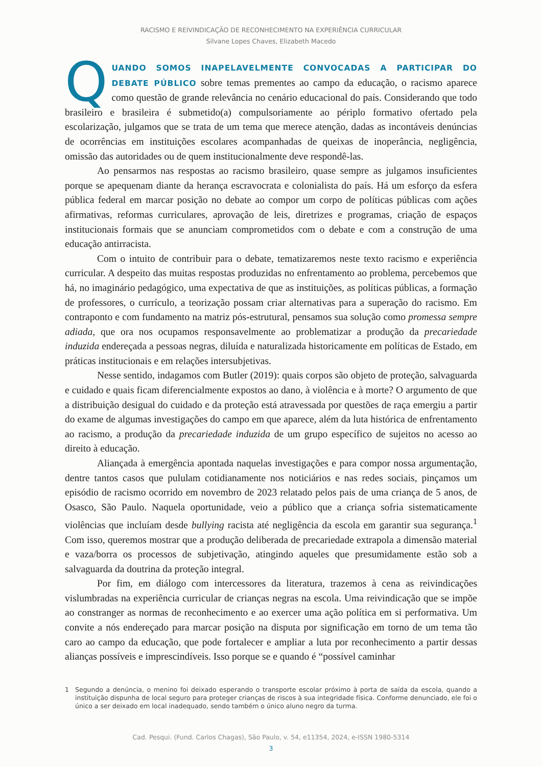RACISMO E REIVINDICAÇÃO DE RECONHECIMENTO NA EXPERIÊNCIA CURRICULAR
Silvane Lopes Chaves, Elizabeth Macedo
QUANDO SOMOS INAPELAVELMENTE CONVOCADAS A PARTICIPAR DO DEBATE PÚBLICO sobre temas prementes ao campo da educação, o racismo aparece como questão de grande relevância no cenário educacional do país. Considerando que todo brasileiro e brasileira é submetido(a) compulsoriamente ao périplo formativo ofertado pela escolarização, julgamos que se trata de um tema que merece atenção, dadas as incontáveis denúncias de ocorrências em instituições escolares acompanhadas de queixas de inoperância, negligência, omissão das autoridades ou de quem institucionalmente deve respondê-las.
Ao pensarmos nas respostas ao racismo brasileiro, quase sempre as julgamos insuficientes porque se apequenam diante da herança escravocrata e colonialista do país. Há um esforço da esfera pública federal em marcar posição no debate ao compor um corpo de políticas públicas com ações afirmativas, reformas curriculares, aprovação de leis, diretrizes e programas, criação de espaços institucionais formais que se anunciam comprometidos com o debate e com a construção de uma educação antirracista.
Com o intuito de contribuir para o debate, tematizaremos neste texto racismo e experiência curricular. A despeito das muitas respostas produzidas no enfrentamento ao problema, percebemos que há, no imaginário pedagógico, uma expectativa de que as instituições, as políticas públicas, a formação de professores, o currículo, a teorização possam criar alternativas para a superação do racismo. Em contraponto e com fundamento na matriz pós-estrutural, pensamos sua solução como promessa sempre adiada, que ora nos ocupamos responsavelmente ao problematizar a produção da precariedade induzida endereçada a pessoas negras, diluída e naturalizada historicamente em políticas de Estado, em práticas institucionais e em relações intersubjetivas.
Nesse sentido, indagamos com Butler (2019): quais corpos são objeto de proteção, salvaguarda e cuidado e quais ficam diferencialmente expostos ao dano, à violência e à morte? O argumento de que a distribuição desigual do cuidado e da proteção está atravessada por questões de raça emergiu a partir do exame de algumas investigações do campo em que aparece, além da luta histórica de enfrentamento ao racismo, a produção da precariedade induzida de um grupo específico de sujeitos no acesso ao direito à educação.
Aliançada à emergência apontada naquelas investigações e para compor nossa argumentação, dentre tantos casos que pululam cotidianamente nos noticiários e nas redes sociais, pinçamos um episódio de racismo ocorrido em novembro de 2023 relatado pelos pais de uma criança de 5 anos, de Osasco, São Paulo. Naquela oportunidade, veio a público que a criança sofria sistematicamente violências que incluíam desde bullying racista até negligência da escola em garantir sua segurança.<sup>1</sup> Com isso, queremos mostrar que a produção deliberada de precariedade extrapola a dimensão material e vaza/borra os processos de subjetivação, atingindo aqueles que presumidamente estão sob a salvaguarda da doutrina da proteção integral.
Por fim, em diálogo com intercessores da literatura, trazemos à cena as reivindicações vislumbradas na experiência curricular de crianças negras na escola. Uma reivindicação que se impõe ao constranger as normas de reconhecimento e ao exercer uma ação política em si performativa. Um convite a nós endereçado para marcar posição na disputa por significação em torno de um tema tão caro ao campo da educação, que pode fortalecer e ampliar a luta por reconhecimento a partir dessas alianças possíveis e imprescindíveis. Isso porque se e quando é “possível caminhar
1 Segundo a denúncia, o menino foi deixado esperando o transporte escolar próximo à porta de saída da escola, quando a instituição dispunha de local seguro para proteger crianças de riscos à sua integridade física. Conforme denunciado, ele foi o único a ser deixado em local inadequado, sendo também o único aluno negro da turma.
Cad. Pesqui. (Fund. Carlos Chagas), São Paulo, v. 54, e11354, 2024, e-ISSN 1980-5314
3